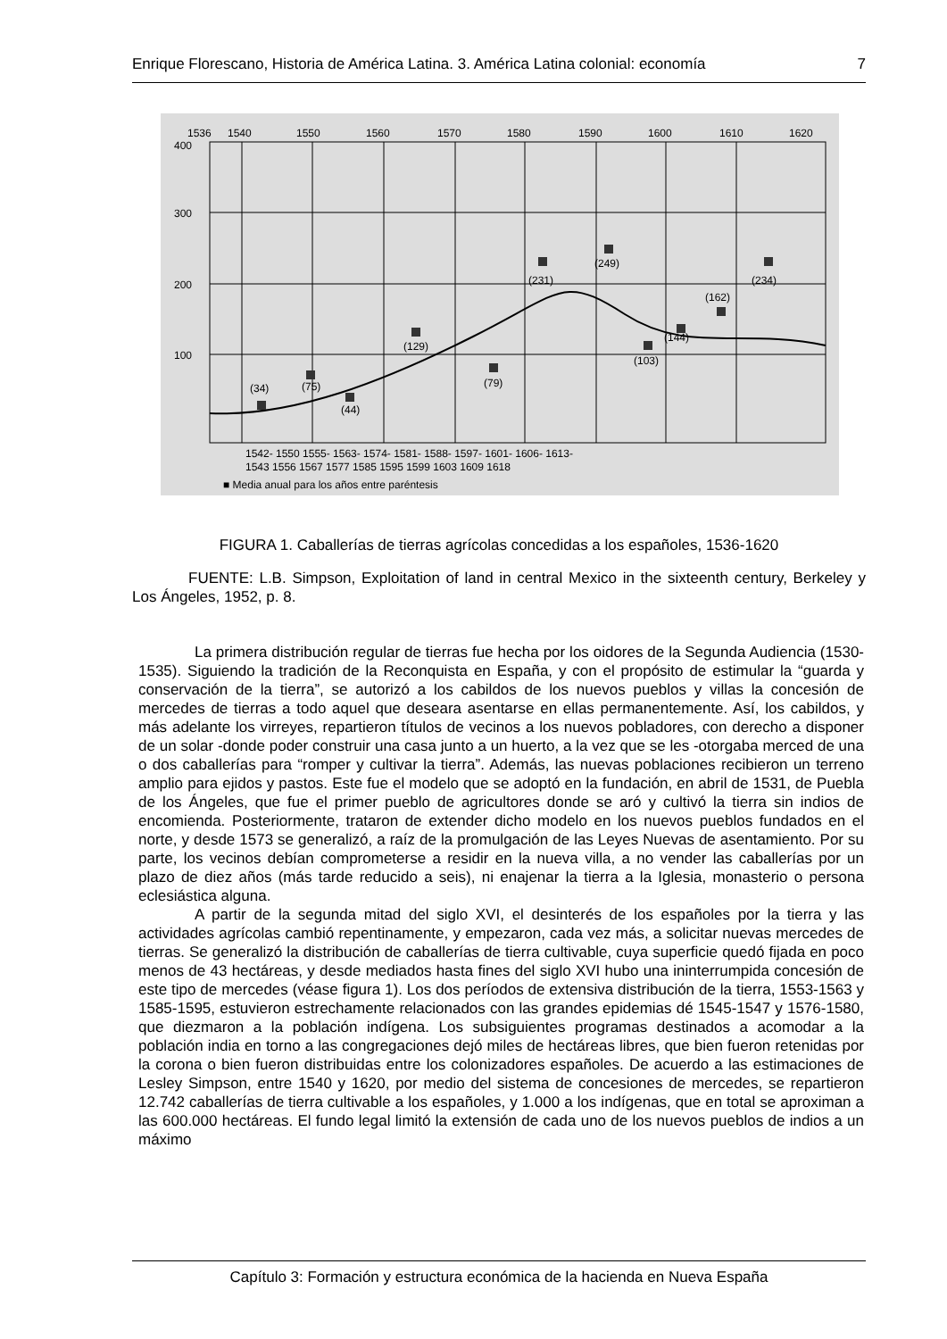Enrique Florescano, Historia de América Latina. 3. América Latina colonial: economía 7
1536
1540
1550
1560
1570
1580
1590
1600
1610
1620
400
300
200
100
(34)
(75)
(44)
(129)
(79)
(231)
(249)
(103)
(144)
(162)
(234)
1542- 1550 1555- 1563- 1574- 1581- 1588- 1597- 1601- 1606- 1613-
1543 1556 1567 1577 1585 1595 1599 1603 1609 1618
■ Media anual para los años entre paréntesis
FIGURA 1. Caballerías de tierras agrícolas concedidas a los españoles, 1536-1620
FUENTE: L.B. Simpson, Exploitation of land in central Mexico in the sixteenth century, Berkeley y Los Ángeles, 1952, p. 8.
La primera distribución regular de tierras fue hecha por los oidores de la Segunda Audiencia (1530-1535). Siguiendo la tradición de la Reconquista en España, y con el propósito de estimular la “guarda y conservación de la tierra”, se autorizó a los cabildos de los nuevos pueblos y villas la concesión de mercedes de tierras a todo aquel que deseara asentarse en ellas permanentemente. Así, los cabildos, y más adelante los virreyes, repartieron títulos de vecinos a los nuevos pobladores, con derecho a disponer de un solar -donde poder construir una casa junto a un huerto, a la vez que se les -otorgaba merced de una o dos caballerías para “romper y cultivar la tierra”. Además, las nuevas poblaciones recibieron un terreno amplio para ejidos y pastos. Este fue el modelo que se adoptó en la fundación, en abril de 1531, de Puebla de los Ángeles, que fue el primer pueblo de agricultores donde se aró y cultivó la tierra sin indios de encomienda. Posteriormente, trataron de extender dicho modelo en los nuevos pueblos fundados en el norte, y desde 1573 se generalizó, a raíz de la promulgación de las Leyes Nuevas de asentamiento. Por su parte, los vecinos debían comprometerse a residir en la nueva villa, a no vender las caballerías por un plazo de diez años (más tarde reducido a seis), ni enajenar la tierra a la Iglesia, monasterio o persona eclesiástica alguna.
A partir de la segunda mitad del siglo XVI, el desinterés de los españoles por la tierra y las actividades agrícolas cambió repentinamente, y empezaron, cada vez más, a solicitar nuevas mercedes de tierras. Se generalizó la distribución de caballerías de tierra cultivable, cuya superficie quedó fijada en poco menos de 43 hectáreas, y desde mediados hasta fines del siglo XVI hubo una ininterrumpida concesión de este tipo de mercedes (véase figura 1). Los dos períodos de extensiva distribución de la tierra, 1553-1563 y 1585-1595, estuvieron estrechamente relacionados con las grandes epidemias dé 1545-1547 y 1576-1580, que diezmaron a la población indígena. Los subsiguientes programas destinados a acomodar a la población india en torno a las congregaciones dejó miles de hectáreas libres, que bien fueron retenidas por la corona o bien fueron distribuidas entre los colonizadores españoles. De acuerdo a las estimaciones de Lesley Simpson, entre 1540 y 1620, por medio del sistema de concesiones de mercedes, se repartieron 12.742 caballerías de tierra cultivable a los españoles, y 1.000 a los indígenas, que en total se aproximan a las 600.000 hectáreas. El fundo legal limitó la extensión de cada uno de los nuevos pueblos de indios a un máximo
Capítulo 3: Formación y estructura económica de la hacienda en Nueva España